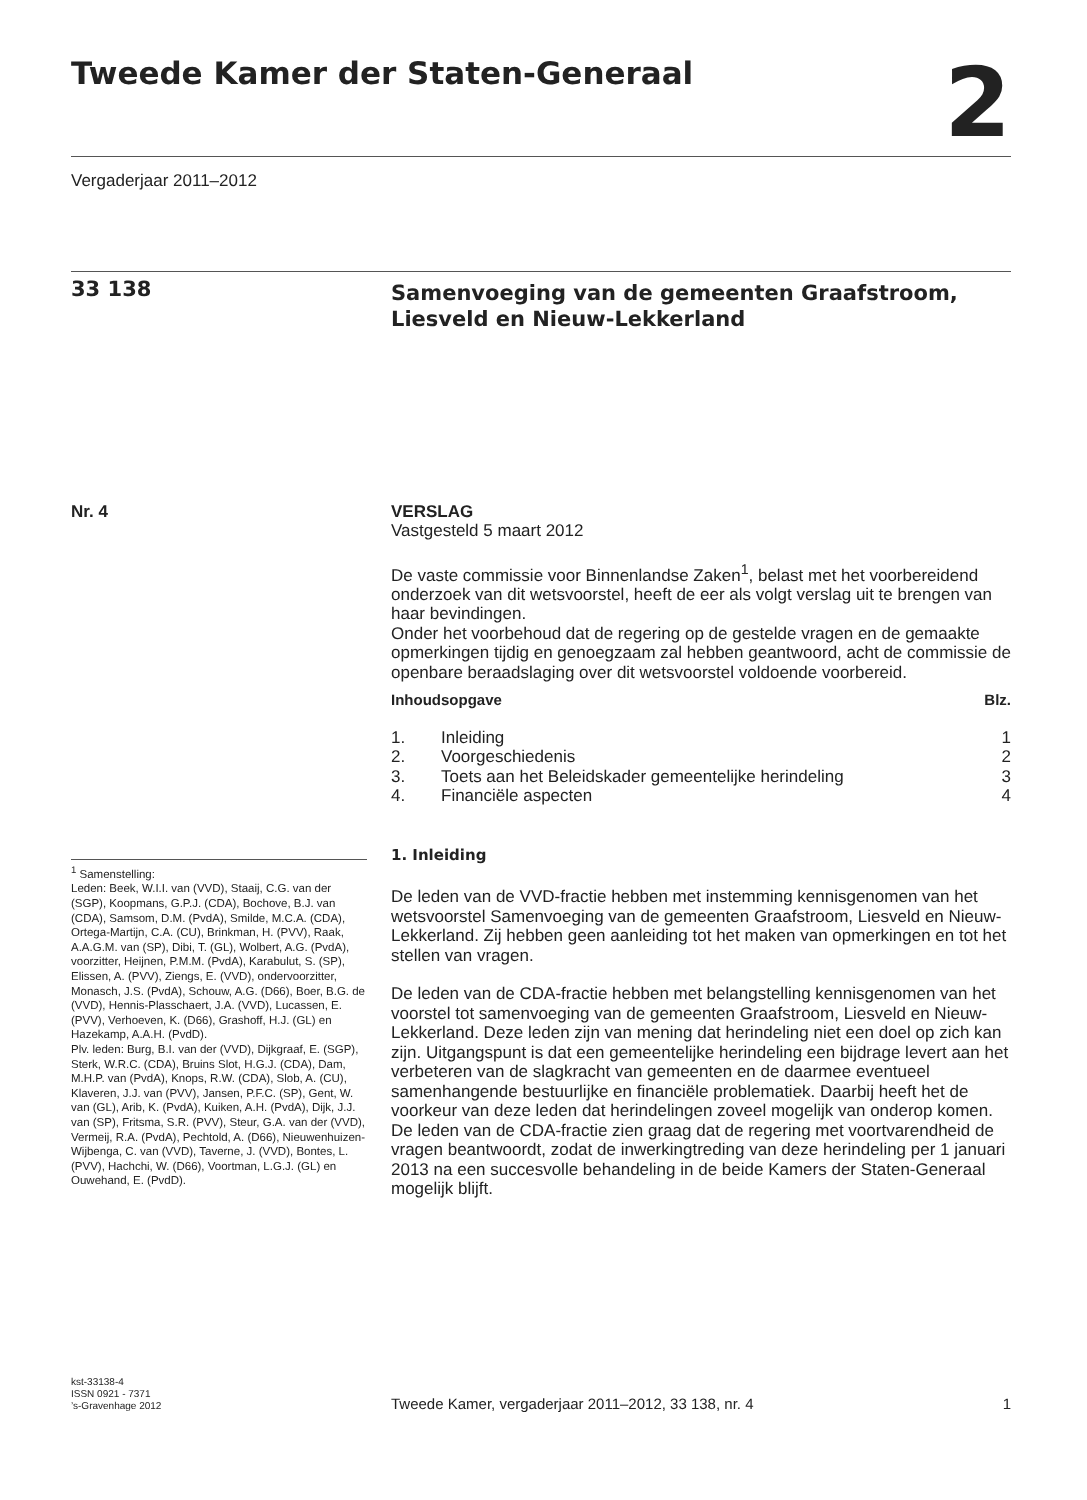Tweede Kamer der Staten-Generaal
2
Vergaderjaar 2011–2012
33 138
Samenvoeging van de gemeenten Graafstroom, Liesveld en Nieuw-Lekkerland
Nr. 4
<sup>1</sup> Samenstelling:
Leden: Beek, W.I.I. van (VVD), Staaij, C.G. van der (SGP), Koopmans, G.P.J. (CDA), Bochove, B.J. van (CDA), Samsom, D.M. (PvdA), Smilde, M.C.A. (CDA), Ortega-Martijn, C.A. (CU), Brinkman, H. (PVV), Raak, A.A.G.M. van (SP), Dibi, T. (GL), Wolbert, A.G. (PvdA), voorzitter, Heijnen, P.M.M. (PvdA), Karabulut, S. (SP), Elissen, A. (PVV), Ziengs, E. (VVD), ondervoorzitter, Monasch, J.S. (PvdA), Schouw, A.G. (D66), Boer, B.G. de (VVD), Hennis-Plasschaert, J.A. (VVD), Lucassen, E. (PVV), Verhoeven, K. (D66), Grashoff, H.J. (GL) en Hazekamp, A.A.H. (PvdD).
Plv. leden: Burg, B.I. van der (VVD), Dijkgraaf, E. (SGP), Sterk, W.R.C. (CDA), Bruins Slot, H.G.J. (CDA), Dam, M.H.P. van (PvdA), Knops, R.W. (CDA), Slob, A. (CU), Klaveren, J.J. van (PVV), Jansen, P.F.C. (SP), Gent, W. van (GL), Arib, K. (PvdA), Kuiken, A.H. (PvdA), Dijk, J.J. van (SP), Fritsma, S.R. (PVV), Steur, G.A. van der (VVD), Vermeij, R.A. (PvdA), Pechtold, A. (D66), Nieuwenhuizen-Wijbenga, C. van (VVD), Taverne, J. (VVD), Bontes, L. (PVV), Hachchi, W. (D66), Voortman, L.G.J. (GL) en Ouwehand, E. (PvdD).
VERSLAG
Vastgesteld 5 maart 2012
De vaste commissie voor Binnenlandse Zaken<sup>1</sup>, belast met het voorbereidend onderzoek van dit wetsvoorstel, heeft de eer als volgt verslag uit te brengen van haar bevindingen.
Onder het voorbehoud dat de regering op de gestelde vragen en de gemaakte opmerkingen tijdig en genoegzaam zal hebben geantwoord, acht de commissie de openbare beraadslaging over dit wetsvoorstel voldoende voorbereid.
| Inhoudsopgave | | Blz. |
| 1. | Inleiding | 1 |
| 2. | Voorgeschiedenis | 2 |
| 3. | Toets aan het Beleidskader gemeentelijke herindeling | 3 |
| 4. | Financiële aspecten | 4 |
1. Inleiding
De leden van de VVD-fractie hebben met instemming kennisgenomen van het wetsvoorstel Samenvoeging van de gemeenten Graafstroom, Liesveld en Nieuw-Lekkerland. Zij hebben geen aanleiding tot het maken van opmerkingen en tot het stellen van vragen.
De leden van de CDA-fractie hebben met belangstelling kennisgenomen van het voorstel tot samenvoeging van de gemeenten Graafstroom, Liesveld en Nieuw-Lekkerland. Deze leden zijn van mening dat herindeling niet een doel op zich kan zijn. Uitgangspunt is dat een gemeentelijke herindeling een bijdrage levert aan het verbeteren van de slagkracht van gemeenten en de daarmee eventueel samenhangende bestuurlijke en financiële problematiek. Daarbij heeft het de voorkeur van deze leden dat herindelingen zoveel mogelijk van onderop komen.
De leden van de CDA-fractie zien graag dat de regering met voortvarendheid de vragen beantwoordt, zodat de inwerkingtreding van deze herindeling per 1 januari 2013 na een succesvolle behandeling in de beide Kamers der Staten-Generaal mogelijk blijft.
kst-33138-4
ISSN 0921 - 7371
’s-Gravenhage 2012
Tweede Kamer, vergaderjaar 2011–2012, 33 138, nr. 4
1